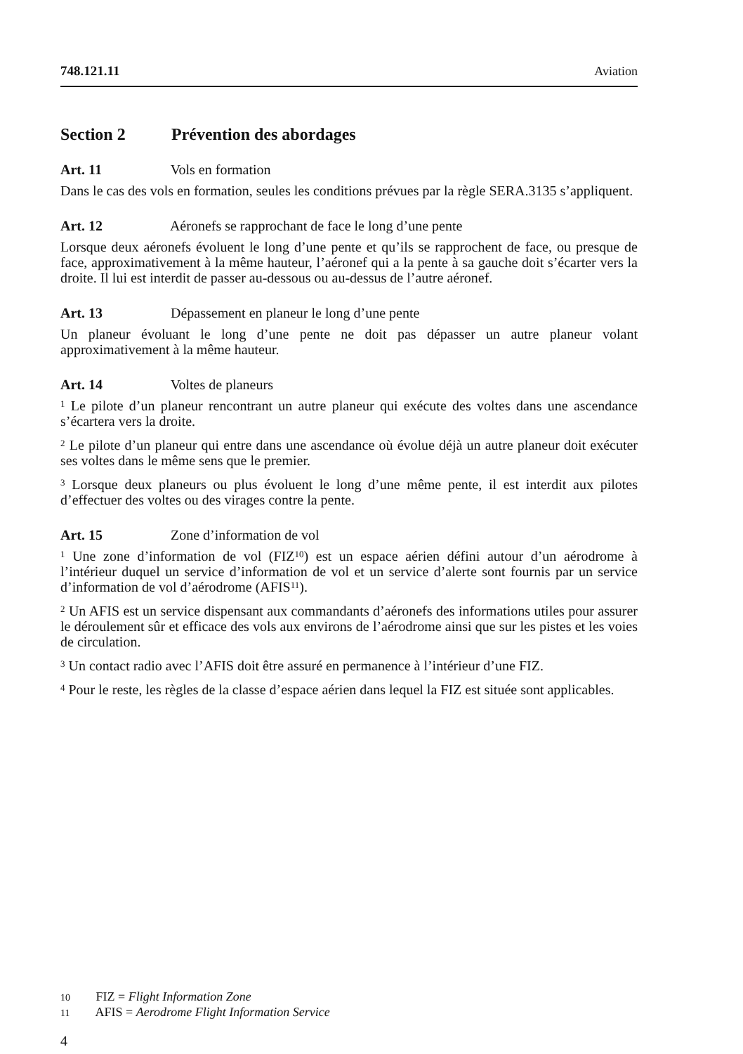748.121.11 Aviation
Section 2 Prévention des abordages
Art. 11 Vols en formation
Dans le cas des vols en formation, seules les conditions prévues par la règle SERA.3135 s’appliquent.
Art. 12 Aéronefs se rapprochant de face le long d’une pente
Lorsque deux aéronefs évoluent le long d’une pente et qu’ils se rapprochent de face, ou presque de face, approximativement à la même hauteur, l’aéronef qui a la pente à sa gauche doit s’écarter vers la droite. Il lui est interdit de passer au-dessous ou au-dessus de l’autre aéronef.
Art. 13 Dépassement en planeur le long d’une pente
Un planeur évoluant le long d’une pente ne doit pas dépasser un autre planeur volant approximativement à la même hauteur.
Art. 14 Voltes de planeurs
<sup>1</sup> Le pilote d’un planeur rencontrant un autre planeur qui exécute des voltes dans une ascendance s’écartera vers la droite.
<sup>2</sup> Le pilote d’un planeur qui entre dans une ascendance où évolue déjà un autre planeur doit exécuter ses voltes dans le même sens que le premier.
<sup>3</sup> Lorsque deux planeurs ou plus évoluent le long d’une même pente, il est interdit aux pilotes d’effectuer des voltes ou des virages contre la pente.
Art. 15 Zone d’information de vol
<sup>1</sup> Une zone d’information de vol (FIZ<sup>10</sup>) est un espace aérien défini autour d’un aérodrome à l’intérieur duquel un service d’information de vol et un service d’alerte sont fournis par un service d’information de vol d’aérodrome (AFIS<sup>11</sup>).
<sup>2</sup> Un AFIS est un service dispensant aux commandants d’aéronefs des informations utiles pour assurer le déroulement sûr et efficace des vols aux environs de l’aérodrome ainsi que sur les pistes et les voies de circulation.
<sup>3</sup> Un contact radio avec l’AFIS doit être assuré en permanence à l’intérieur d’une FIZ.
<sup>4</sup> Pour le reste, les règles de la classe d’espace aérien dans lequel la FIZ est située sont applicables.
10 FIZ = Flight Information Zone
11 AFIS = Aerodrome Flight Information Service
4